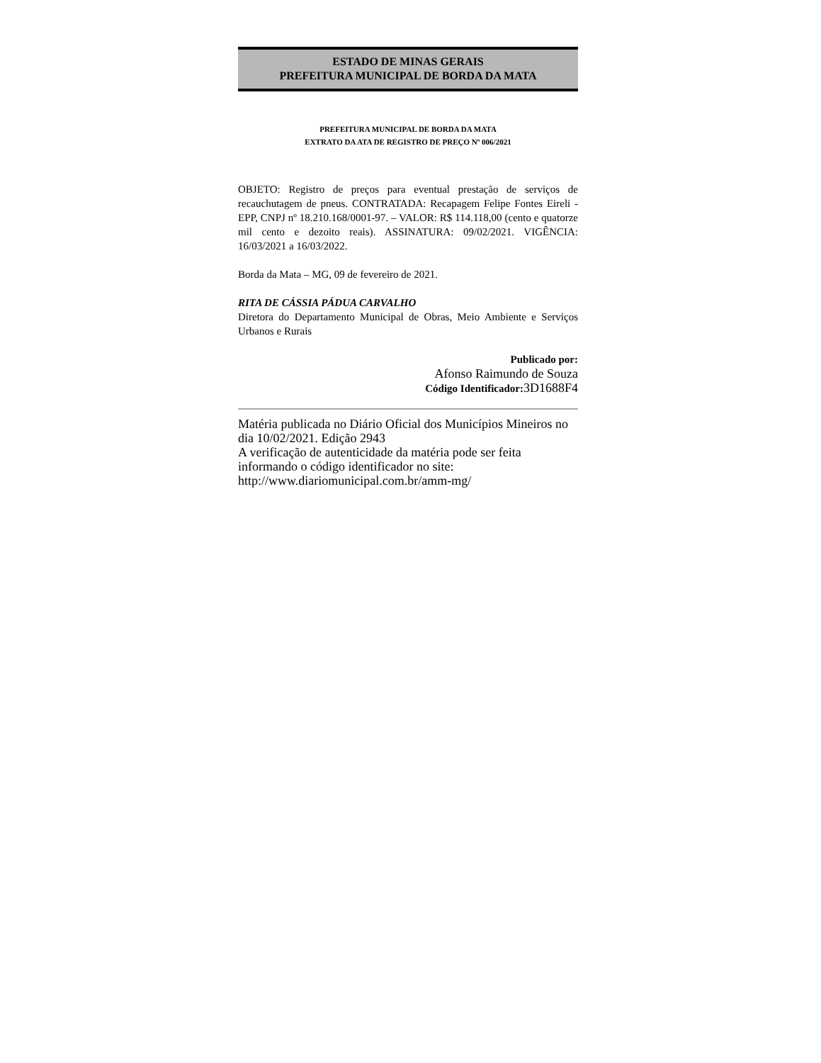ESTADO DE MINAS GERAIS
PREFEITURA MUNICIPAL DE BORDA DA MATA
PREFEITURA MUNICIPAL DE BORDA DA MATA
EXTRATO DA ATA DE REGISTRO DE PREÇO Nº 006/2021
OBJETO: Registro de preços para eventual prestação de serviços de recauchutagem de pneus. CONTRATADA: Recapagem Felipe Fontes Eireli - EPP, CNPJ nº 18.210.168/0001-97. – VALOR: R$ 114.118,00 (cento e quatorze mil cento e dezoito reais). ASSINATURA: 09/02/2021. VIGÊNCIA: 16/03/2021 a 16/03/2022.
Borda da Mata – MG, 09 de fevereiro de 2021.
RITA DE CÁSSIA PÁDUA CARVALHO
Diretora do Departamento Municipal de Obras, Meio Ambiente e Serviços Urbanos e Rurais
Publicado por:
Afonso Raimundo de Souza
Código Identificador: 3D1688F4
Matéria publicada no Diário Oficial dos Municípios Mineiros no dia 10/02/2021. Edição 2943
A verificação de autenticidade da matéria pode ser feita informando o código identificador no site:
http://www.diariomunicipal.com.br/amm-mg/